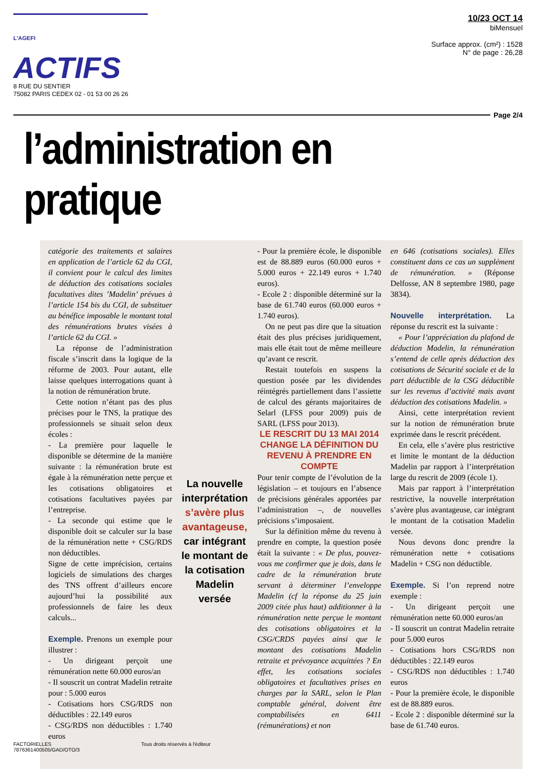L'AGEFI ACTIFS
8 RUE DU SENTIER
75082 PARIS CEDEX 02 - 01 53 00 26 26
10/23 OCT 14
biMensuel
Surface approx. (cm²) : 1528
N° de page : 26,28
Page 2/4
l’administration en pratique
catégorie des traitements et salaires en application de l’article 62 du CGI, il convient pour le calcul des limites de déduction des cotisations sociales facultatives dites ’Madelin’ prévues à l’article 154 bis du CGI, de substituer au bénéfice imposable le montant total des rémunérations brutes visées à l’article 62 du CGI. »
 La réponse de l’administration fiscale s’inscrit dans la logique de la réforme de 2003. Pour autant, elle laisse quelques interrogations quant à la notion de rémunération brute.
 Cette notion n’étant pas des plus précises pour le TNS, la pratique des professionnels se situait selon deux écoles :
- La première pour laquelle le disponible se détermine de la manière suivante : la rémunération brute est égale à la rémunération nette perçue et les cotisations obligatoires et cotisations facultatives payées par l’entreprise.
- La seconde qui estime que le disponible doit se calculer sur la base de la rémunération nette + CSG/RDS non déductibles.
Signe de cette imprécision, certains logiciels de simulations des charges des TNS offrent d’ailleurs encore aujourd’hui la possibilité aux professionnels de faire les deux calculs...
Exemple. Prenons un exemple pour illustrer :
- Un dirigeant perçoit une rémunération nette 60.000 euros/an
- Il souscrit un contrat Madelin retraite pour : 5.000 euros
- Cotisations hors CSG/RDS non déductibles : 22.149 euros
- CSG/RDS non déductibles : 1.740 euros
La nouvelle interprétation s’avère plus avantageuse, car intégrant le montant de la cotisation Madelin versée
- Pour la première école, le disponible est de 88.889 euros (60.000 euros + 5.000 euros + 22.149 euros + 1.740 euros).
- Ecole 2 : disponible déterminé sur la base de 61.740 euros (60.000 euros + 1.740 euros).
 On ne peut pas dire que la situation était des plus précises juridiquement, mais elle était tout de même meilleure qu’avant ce rescrit.
 Restait toutefois en suspens la question posée par les dividendes réintégrés partiellement dans l’assiette de calcul des gérants majoritaires de Selarl (LFSS pour 2009) puis de SARL (LFSS pour 2013).
LE RESCRIT DU 13 MAI 2014 CHANGE LA DÉFINITION DU REVENU À PRENDRE EN COMPTE
Pour tenir compte de l’évolution de la législation – et toujours en l’absence de précisions générales apportées par l’administration –, de nouvelles précisions s’imposaient.
 Sur la définition même du revenu à prendre en compte, la question posée était la suivante : « De plus, pouvez-vous me confirmer que je dois, dans le cadre de la rémunération brute servant à déterminer l’enveloppe Madelin (cf la réponse du 25 juin 2009 citée plus haut) additionner à la rémunération nette perçue le montant des cotisations obligatoires et la CSG/CRDS payées ainsi que le montant des cotisations Madelin retraite et prévoyance acquittées ? En effet, les cotisations sociales obligatoires et facultatives prises en charges par la SARL, selon le Plan comptable général, doivent être comptabilisées en 6411 (rémunérations) et non
en 646 (cotisations sociales). Elles constituent dans ce cas un supplément de rémunération. » (Réponse Delfosse, AN 8 septembre 1980, page 3834).
Nouvelle interprétation. La réponse du rescrit est la suivante :
 « Pour l’appréciation du plafond de déduction Madelin, la rémunération s’entend de celle après déduction des cotisations de Sécurité sociale et de la part déductible de la CSG déductible sur les revenus d’activité mais avant déduction des cotisations Madelin. »
 Ainsi, cette interprétation revient sur la notion de rémunération brute exprimée dans le rescrit précédent.
 En cela, elle s’avère plus restrictive et limite le montant de la déduction Madelin par rapport à l’interprétation large du rescrit de 2009 (école 1).
 Mais par rapport à l’interprétation restrictive, la nouvelle interprétation s’avère plus avantageuse, car intégrant le montant de la cotisation Madelin versée.
 Nous devons donc prendre la rémunération nette + cotisations Madelin + CSG non déductible.
Exemple. Si l’on reprend notre exemple :
- Un dirigeant perçoit une rémunération nette 60.000 euros/an
- Il souscrit un contrat Madelin retraite pour 5.000 euros
- Cotisations hors CSG/RDS non déductibles : 22.149 euros
- CSG/RDS non déductibles : 1.740 euros
- Pour la première école, le disponible est de 88.889 euros.
- Ecole 2 : disponible déterminé sur la base de 61.740 euros.
FACTORIELLES
7876361400505/GAD/OTO/3
Tous droits réservés à l'éditeur